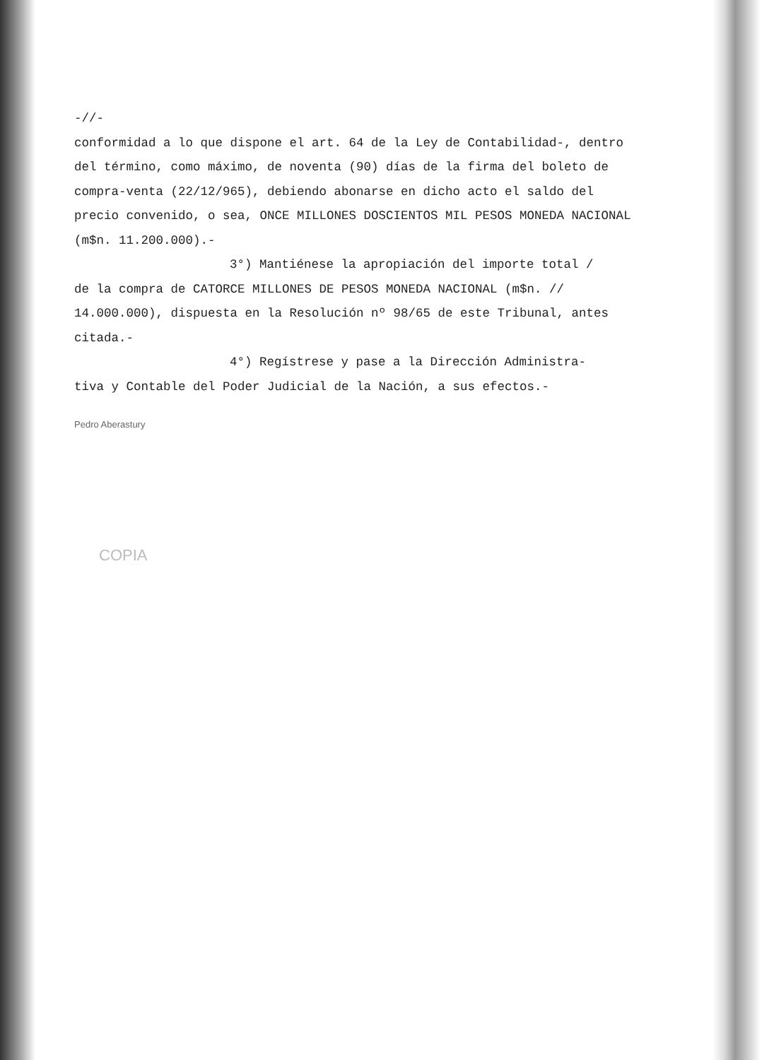-//-
conformidad a lo que dispone el art. 64 de la Ley de Contabilidad-, dentro del término, como máximo, de noventa (90) días de la firma del boleto de compra-venta (22/12/965), debiendo abonarse en dicho acto el saldo del precio convenido, o sea, ONCE MILLONES DOSCIENTOS MIL PESOS MONEDA NACIONAL (m$n. 11.200.000).-
3°) Mantiénese la apropiación del importe total /
de la compra de CATORCE MILLONES DE PESOS MONEDA NACIONAL (m$n. // 14.000.000), dispuesta en la Resolución nº 98/65 de este Tribunal, antes citada.-
4°) Regístrese y pase a la Dirección Administra-
tiva y Contable del Poder Judicial de la Nación, a sus efectos.-
Pedro Aberastury
COPIA